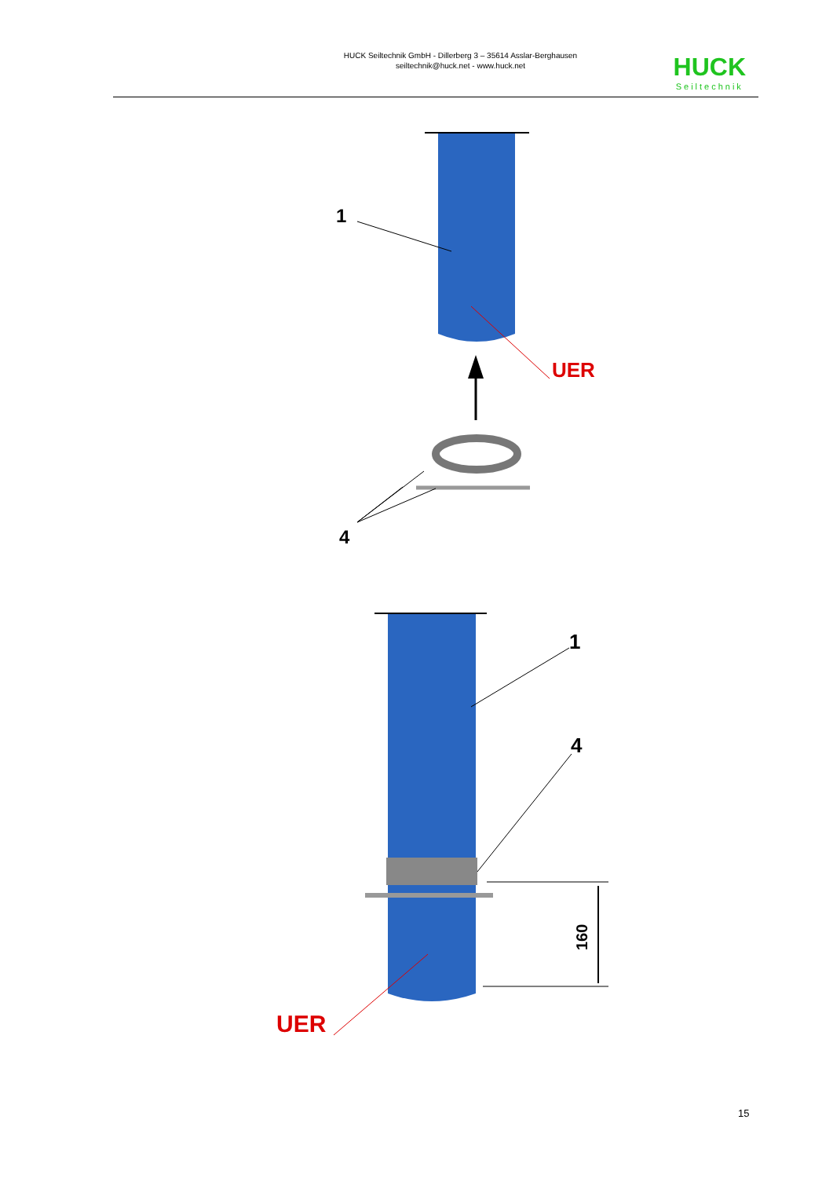HUCK Seiltechnik GmbH - Dillerberg 3 – 35614 Asslar-Berghausen
seiltechnik@huck.net - www.huck.net
HUCK
Seiltechnik
1
UER
4
1
4
160
UER
15